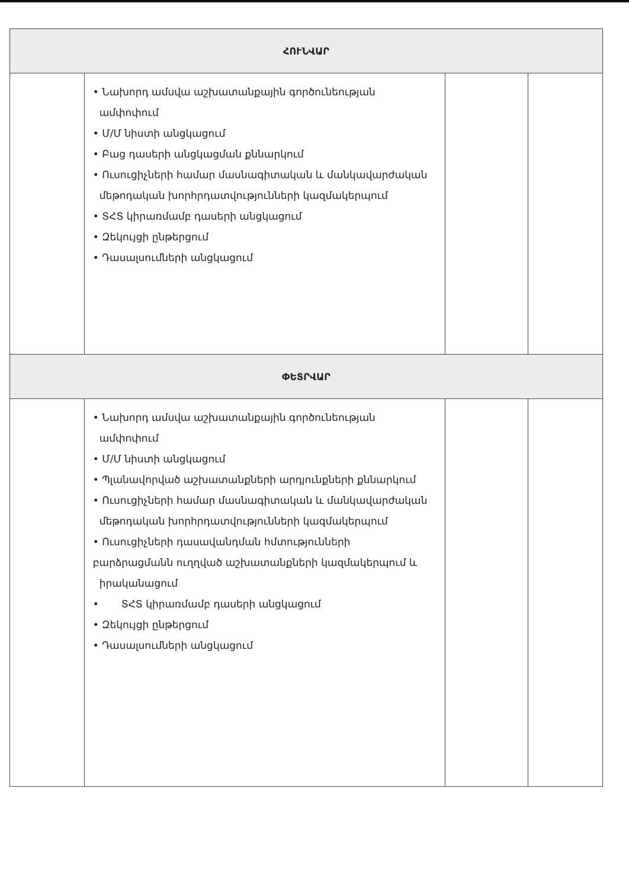| ՀՈՒՆՎԱՐ | | | |
| --- | --- | --- | --- |
| | • Նախորդ ամսվա աշխատանքային գործունեության ամփոփում • Մ/Մ նիստի անցկացում • Բաց դասերի անցկացման քննարկում • Ուսուցիչների համար մասնագիտական և մանկավարժական մեթոդական խորհրդատվությունների կազմակերպում • ՏՀՏ կիրառմամբ դասերի անցկացում • Զեկույցի ընթերցում • Դասալսումների անցկացում | | |
| ՓԵՏՐՎԱՐ | | | |
| | • Նախորդ ամսվա աշխատանքային գործունեության ամփոփում • Մ/Մ նիստի անցկացում • Պլանավորված աշխատանքների արդյունքների քննարկում • Ուսուցիչների համար մասնագիտական և մանկավարժական մեթոդական խորհրդատվությունների կազմակերպում • Ուսուցիչների դասավանդման հմտությունների բարձրացմանն ուղղված աշխատանքների կազմակերպում և իրականացում • ՏՀՏ կիրառմամբ դասերի անցկացում • Զեկույցի ընթերցում • Դասալսումների անցկացում | | |